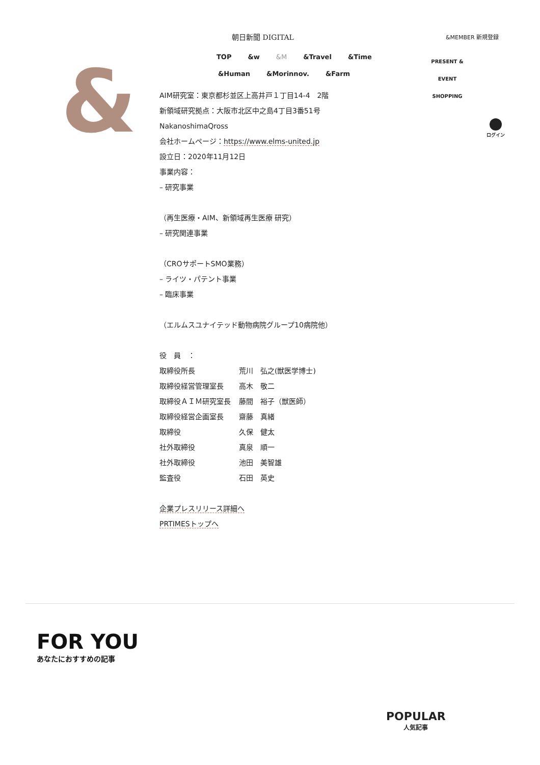&
朝日新聞 DIGITAL &MEMBER 新規登録
TOP &w &M &Travel &Time
&Human &Morinnov. &Farm
PRESENT & EVENT
SHOPPING
ログイン
AIM研究室：東京都杉並区上高井戸１丁目14-4　2階
新領域研究拠点：大阪市北区中之島4丁目3番51号
NakanoshimaQross
会社ホームページ：https://www.elms-united.jp
設立日：2020年11月12日
事業内容：
– 研究事業
（再生医療・AIM、新領域再生医療 研究）
– 研究関連事業
（CROサポートSMO業務）
– ライツ・パテント事業
– 臨床事業
（エルムスユナイテッド動物病院グループ10病院他）
役　員　：
| 取締役所長 | 荒川 弘之(獣医学博士) |
| 取締役経営管理室長 | 高木 敬二 |
| 取締役ＡＩＭ研究室長 | 藤間 裕子（獣医師） |
| 取締役経営企画室長 | 齋藤 真緒 |
| 取締役 | 久保 健太 |
| 社外取締役 | 真泉 順一 |
| 社外取締役 | 池田 美智雄 |
| 監査役 | 石田 英史 |
企業プレスリリース詳細へ
PRTIMESトップへ
FOR YOU
あなたにおすすめの記事
POPULAR
人気記事